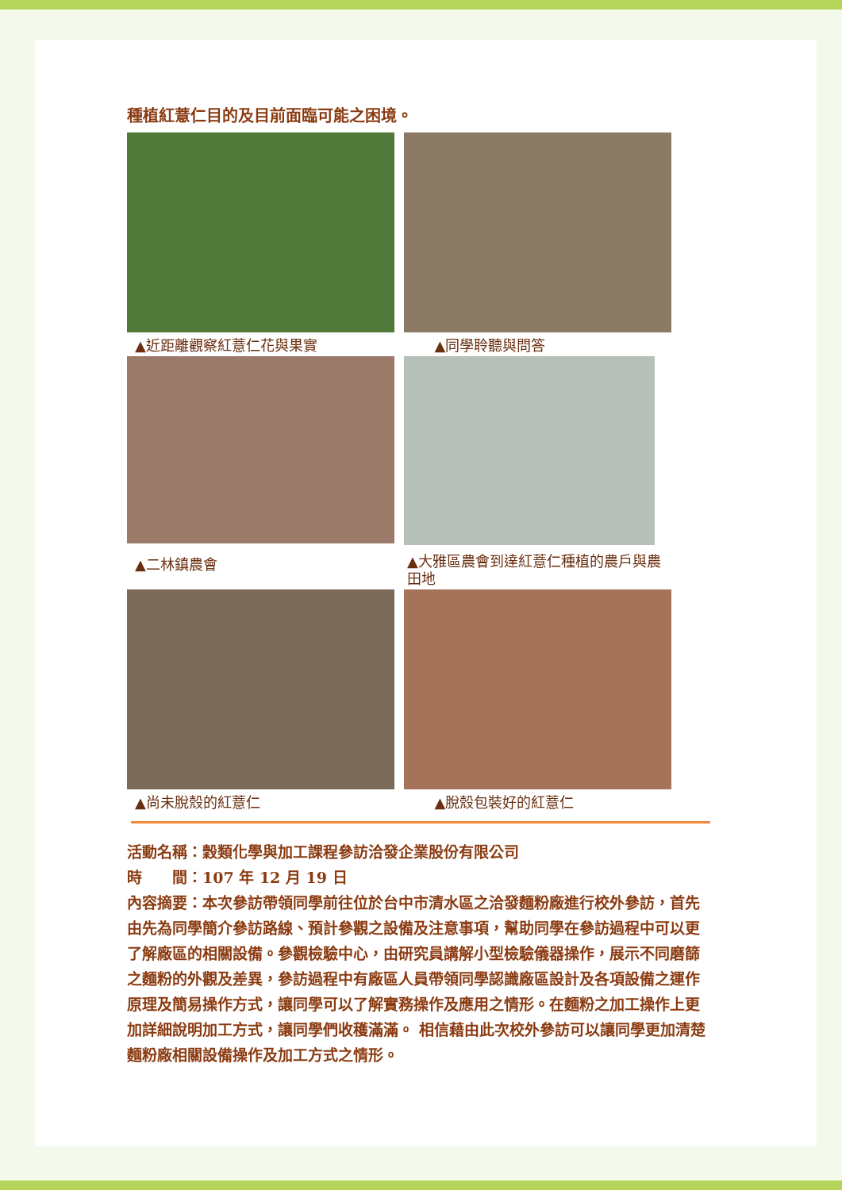種植紅薏仁目的及目前面臨可能之困境。
▲近距離觀察紅薏仁花與果實 ▲同學聆聽與問答
▲二林鎮農會
▲大雅區農會到達紅薏仁種植的農戶與農田地
▲尚未脫殼的紅薏仁 ▲脫殼包裝好的紅薏仁
活動名稱：穀類化學與加工課程參訪洽發企業股份有限公司
時　　間：107 年 12 月 19 日
內容摘要：本次參訪帶領同學前往位於台中市清水區之洽發麵粉廠進行校外參訪，首先由先為同學簡介參訪路線、預計參觀之設備及注意事項，幫助同學在參訪過程中可以更了解廠區的相關設備。參觀檢驗中心，由研究員講解小型檢驗儀器操作，展示不同磨篩之麵粉的外觀及差異，參訪過程中有廠區人員帶領同學認識廠區設計及各項設備之運作原理及簡易操作方式，讓同學可以了解實務操作及應用之情形。在麵粉之加工操作上更加詳細說明加工方式，讓同學們收穫滿滿。 相信藉由此次校外參訪可以讓同學更加清楚麵粉廠相關設備操作及加工方式之情形。